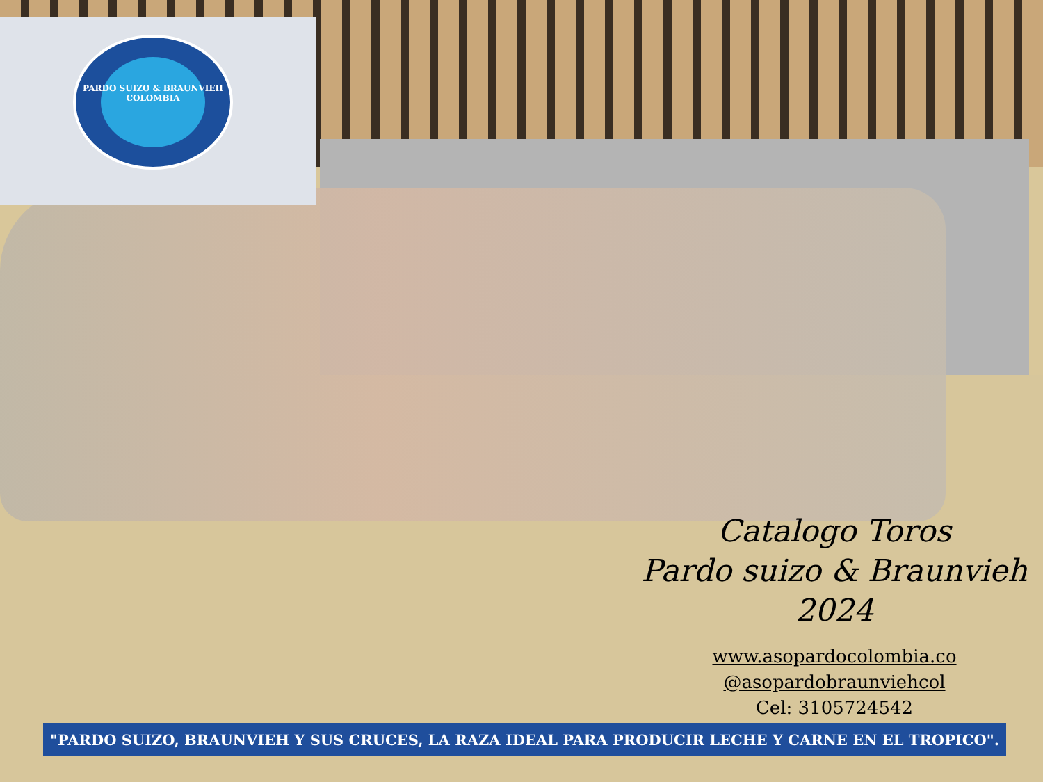PARDO SUIZO & BRAUNVIEH
COLOMBIA
Catalogo Toros
Pardo suizo & Braunvieh
2024
www.asopardocolombia.co
@asopardobraunviehcol
Cel: 3105724542
"PARDO SUIZO, BRAUNVIEH Y SUS CRUCES, LA RAZA IDEAL PARA PRODUCIR LECHE Y CARNE EN EL TROPICO".